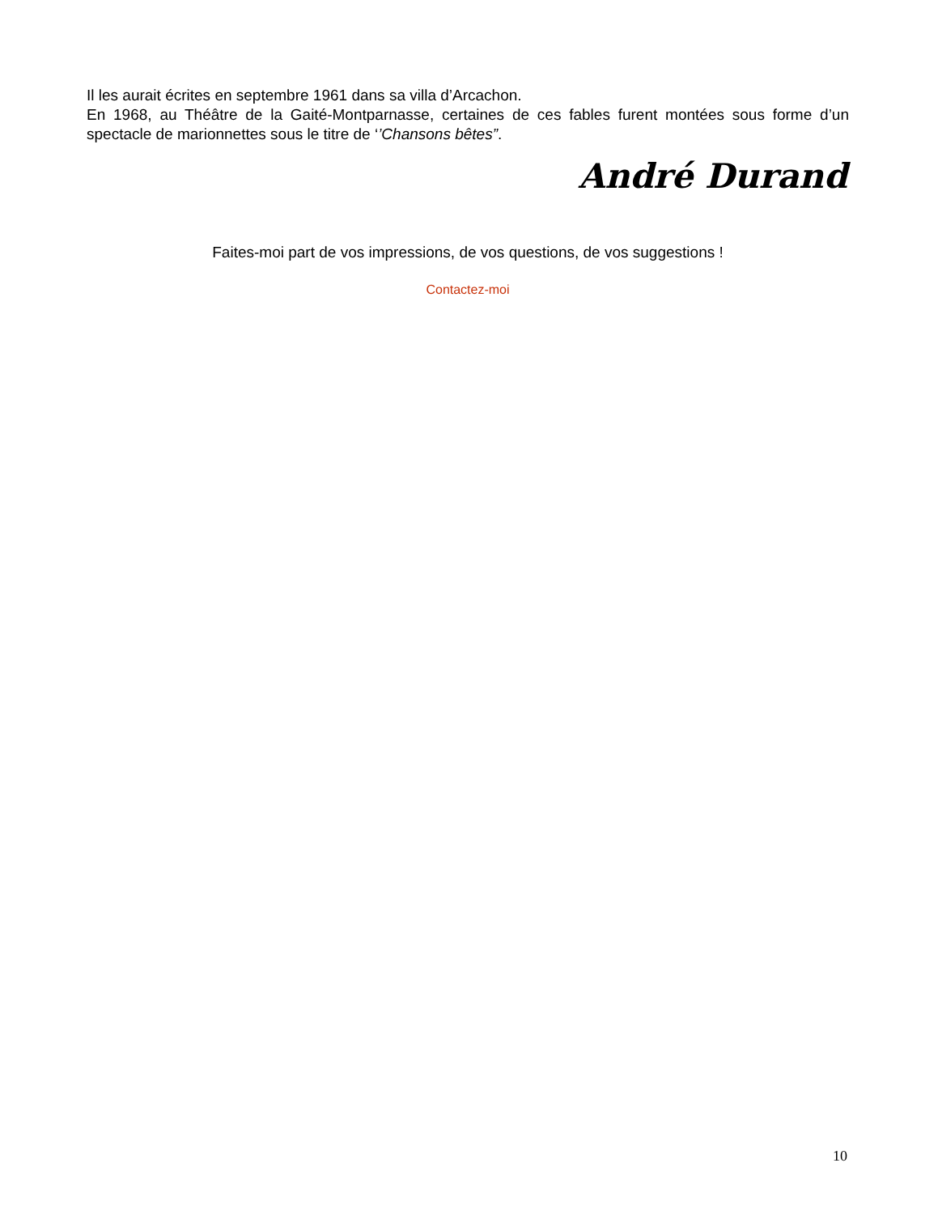Il les aurait écrites en septembre 1961 dans sa villa d’Arcachon.
En 1968, au Théâtre de la Gaité-Montparnasse, certaines de ces fables furent montées sous forme d’un spectacle de marionnettes sous le titre de ‘’Chansons bêtes”.
André Durand
Faites-moi part de vos impressions, de vos questions, de vos suggestions !
Contactez-moi
10